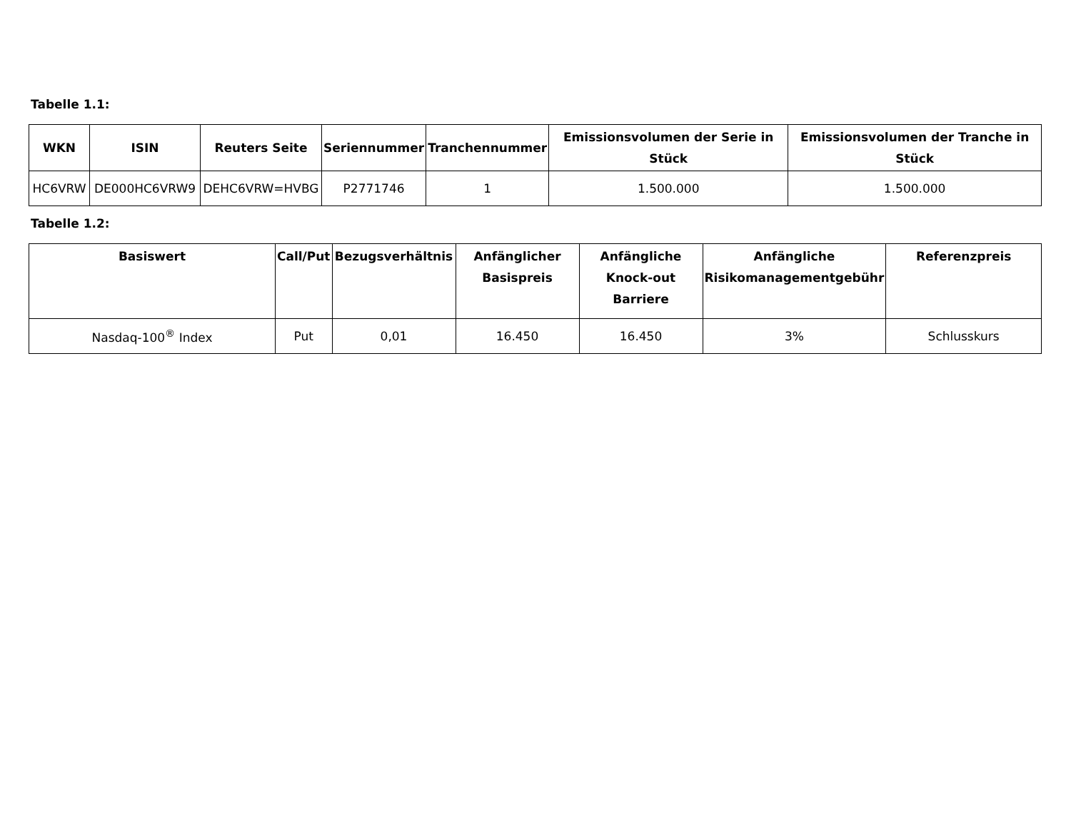Tabelle 1.1:
| WKN | ISIN | Reuters Seite | Seriennummer | Tranchennummer | Emissionsvolumen der Serie in Stück | Emissionsvolumen der Tranche in Stück |
| --- | --- | --- | --- | --- | --- | --- |
| HC6VRW | DE000HC6VRW9 | DEHC6VRW=HVBG | P2771746 | 1 | 1.500.000 | 1.500.000 |
Tabelle 1.2:
| Basiswert | Call/Put | Bezugsverhältnis | Anfänglicher Basispreis | Anfängliche Knock-out Barriere | Anfängliche Risikomanagementgebühr | Referenzpreis |
| --- | --- | --- | --- | --- | --- | --- |
| Nasdaq-100<sup>®</sup> Index | Put | 0,01 | 16.450 | 16.450 | 3% | Schlusskurs |